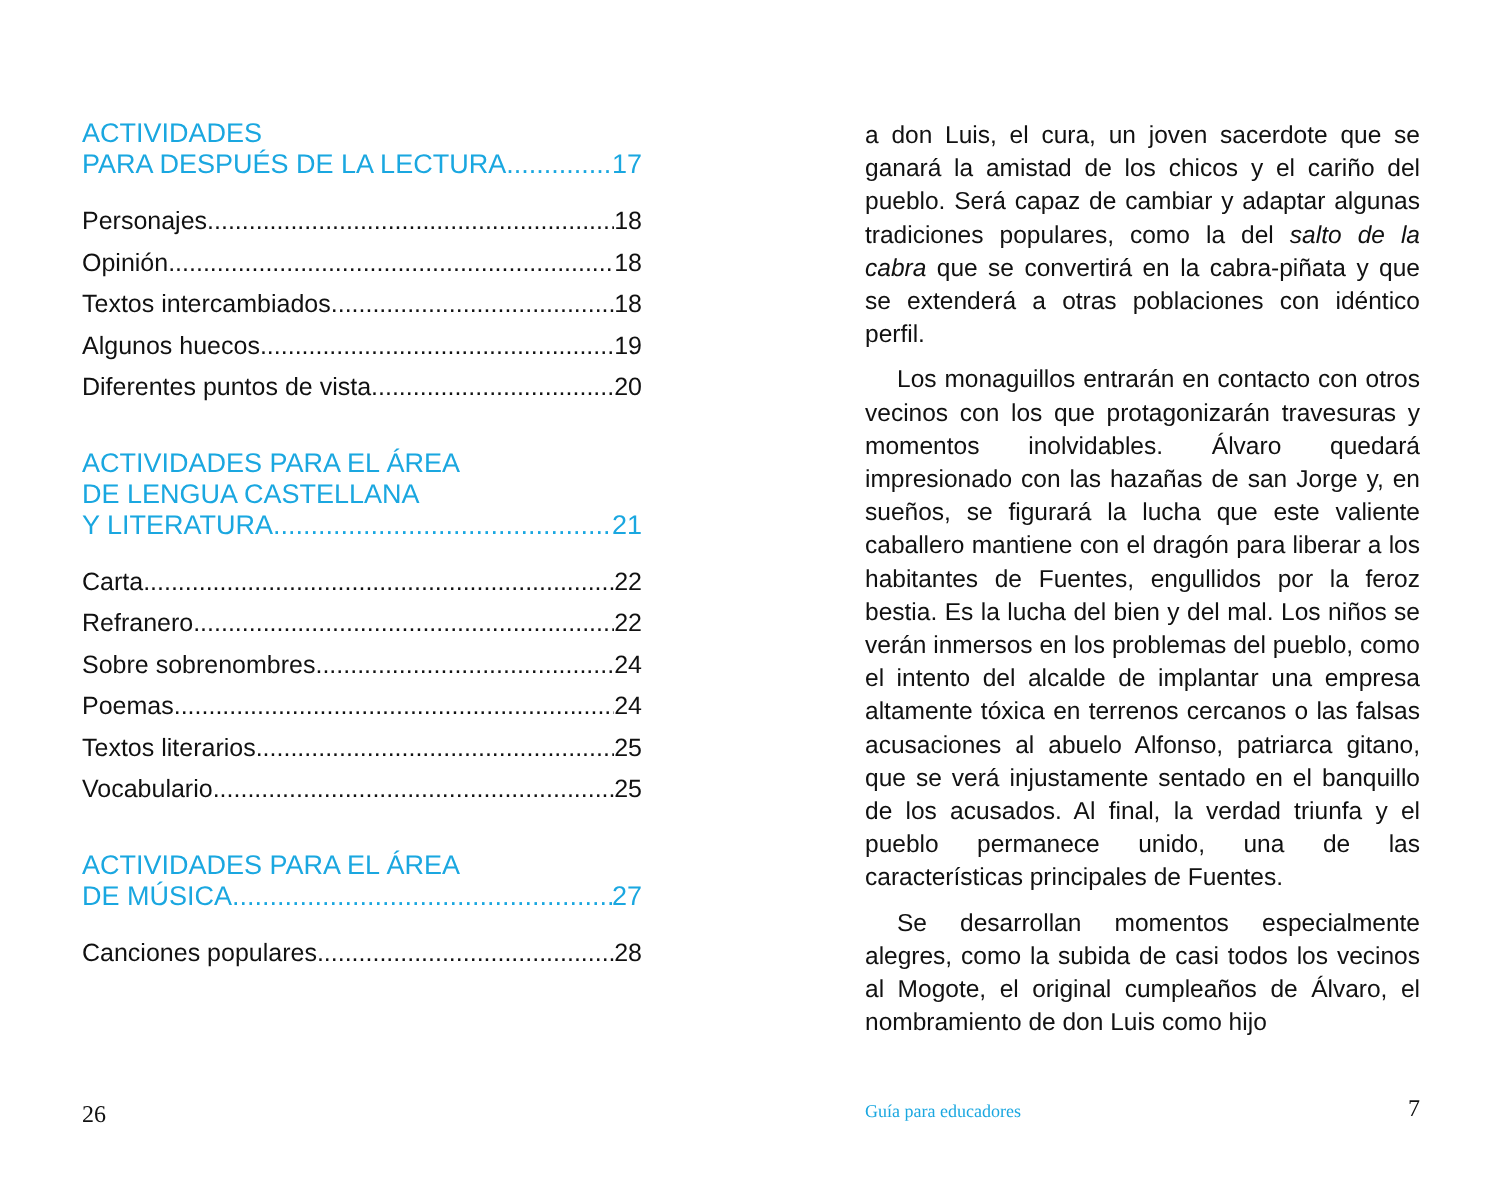ACTIVIDADES
PARA DESPUÉS DE LA LECTURA 17
Personajes 18
Opinión 18
Textos intercambiados 18
Algunos huecos 19
Diferentes puntos de vista 20
ACTIVIDADES PARA EL ÁREA
DE LENGUA CASTELLANA
Y LITERATURA 21
Carta 22
Refranero 22
Sobre sobrenombres 24
Poemas 24
Textos literarios 25
Vocabulario 25
ACTIVIDADES PARA EL ÁREA
DE MÚSICA 27
Canciones populares 28
26
a don Luis, el cura, un joven sacerdote que se ganará la amistad de los chicos y el cariño del pueblo. Será capaz de cambiar y adaptar algunas tradiciones populares, como la del salto de la cabra que se convertirá en la cabra-piñata y que se extenderá a otras poblaciones con idéntico perfil.
Los monaguillos entrarán en contacto con otros vecinos con los que protagonizarán travesuras y momentos inolvidables. Álvaro quedará impresionado con las hazañas de san Jorge y, en sueños, se figurará la lucha que este valiente caballero mantiene con el dragón para liberar a los habitantes de Fuentes, engullidos por la feroz bestia. Es la lucha del bien y del mal. Los niños se verán inmersos en los problemas del pueblo, como el intento del alcalde de implantar una empresa altamente tóxica en terrenos cercanos o las falsas acusaciones al abuelo Alfonso, patriarca gitano, que se verá injustamente sentado en el banquillo de los acusados. Al final, la verdad triunfa y el pueblo permanece unido, una de las características principales de Fuentes.
Se desarrollan momentos especialmente alegres, como la subida de casi todos los vecinos al Mogote, el original cumpleaños de Álvaro, el nombramiento de don Luis como hijo
Guía para educadores 7